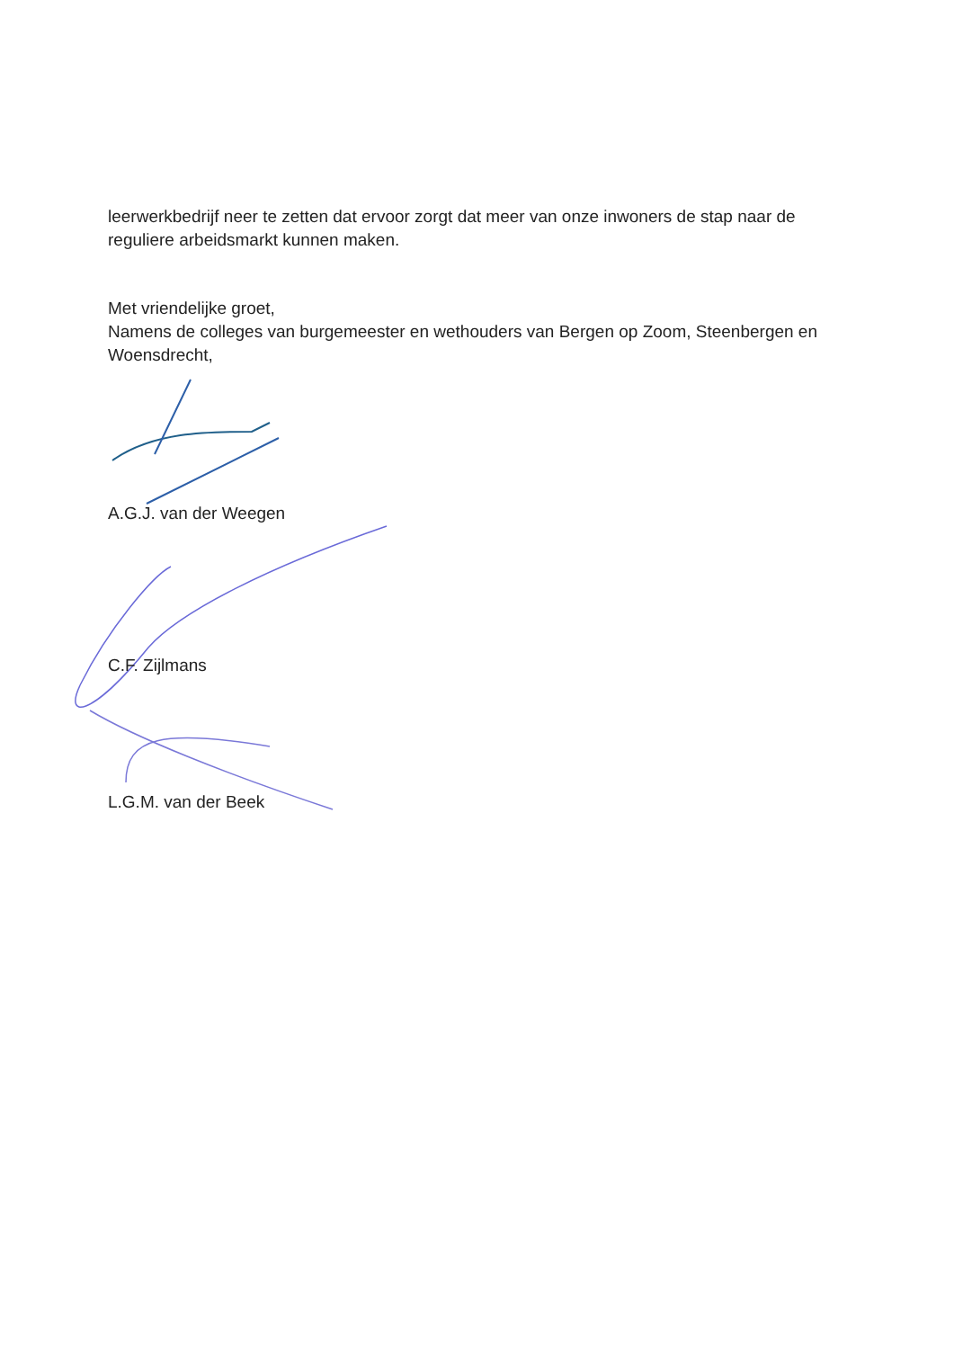leerwerkbedrijf neer te zetten dat ervoor zorgt dat meer van onze inwoners de stap naar de reguliere arbeidsmarkt kunnen maken.
Met vriendelijke groet,
Namens de colleges van burgemeester en wethouders van Bergen op Zoom, Steenbergen en Woensdrecht,
A.G.J. van der Weegen
C.F. Zijlmans
L.G.M. van der Beek